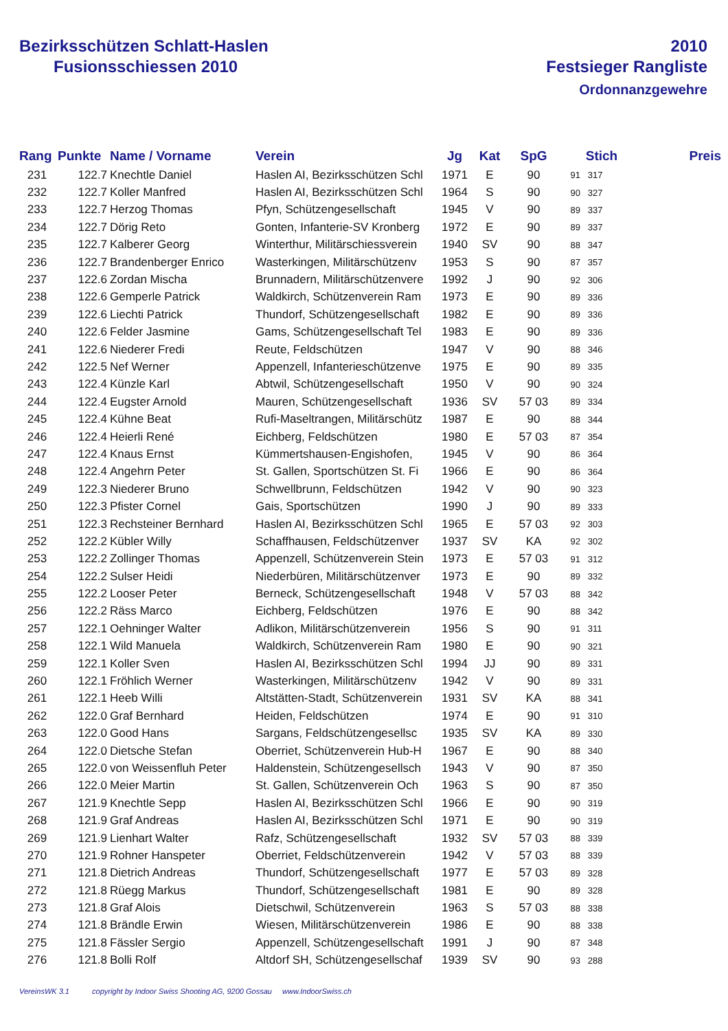Bezirksschützen Schlatt-Haslen
Fusionsschiessen 2010
2010
Festsieger Rangliste
Ordonnanzgewehre
| Rang | Punkte | Name / Vorname | Verein | Jg | Kat | SpG | Stich | Preis |
| --- | --- | --- | --- | --- | --- | --- | --- | --- |
| 231 | 122.7 | Knechtle Daniel | Haslen AI, Bezirksschützen Schl | 1971 | E | 90 | 91 317 | |
| 232 | 122.7 | Koller Manfred | Haslen AI, Bezirksschützen Schl | 1964 | S | 90 | 90 327 | |
| 233 | 122.7 | Herzog Thomas | Pfyn, Schützengesellschaft | 1945 | V | 90 | 89 337 | |
| 234 | 122.7 | Dörig Reto | Gonten, Infanterie-SV Kronberg | 1972 | E | 90 | 89 337 | |
| 235 | 122.7 | Kalberer Georg | Winterthur, Militärschiessverein | 1940 | SV | 90 | 88 347 | |
| 236 | 122.7 | Brandenberger Enrico | Wasterkingen, Militärschützenv | 1953 | S | 90 | 87 357 | |
| 237 | 122.6 | Zordan Mischa | Brunnadern, Militärschützenvere | 1992 | J | 90 | 92 306 | |
| 238 | 122.6 | Gemperle Patrick | Waldkirch, Schützenverein Ram | 1973 | E | 90 | 89 336 | |
| 239 | 122.6 | Liechti Patrick | Thundorf, Schützengesellschaft | 1982 | E | 90 | 89 336 | |
| 240 | 122.6 | Felder Jasmine | Gams, Schützengesellschaft Tel | 1983 | E | 90 | 89 336 | |
| 241 | 122.6 | Niederer Fredi | Reute, Feldschützen | 1947 | V | 90 | 88 346 | |
| 242 | 122.5 | Nef Werner | Appenzell, Infanterieschützenve | 1975 | E | 90 | 89 335 | |
| 243 | 122.4 | Künzle Karl | Abtwil, Schützengesellschaft | 1950 | V | 90 | 90 324 | |
| 244 | 122.4 | Eugster Arnold | Mauren, Schützengesellschaft | 1936 | SV | 57 03 | 89 334 | |
| 245 | 122.4 | Kühne Beat | Rufi-Maseltrangen, Militärschütz | 1987 | E | 90 | 88 344 | |
| 246 | 122.4 | Heierli René | Eichberg, Feldschützen | 1980 | E | 57 03 | 87 354 | |
| 247 | 122.4 | Knaus Ernst | Kümmertshausen-Engishofen, | 1945 | V | 90 | 86 364 | |
| 248 | 122.4 | Angehrn Peter | St. Gallen, Sportschützen St. Fi | 1966 | E | 90 | 86 364 | |
| 249 | 122.3 | Niederer Bruno | Schwellbrunn, Feldschützen | 1942 | V | 90 | 90 323 | |
| 250 | 122.3 | Pfister Cornel | Gais, Sportschützen | 1990 | J | 90 | 89 333 | |
| 251 | 122.3 | Rechsteiner Bernhard | Haslen AI, Bezirksschützen Schl | 1965 | E | 57 03 | 92 303 | |
| 252 | 122.2 | Kübler Willy | Schaffhausen, Feldschützenver | 1937 | SV | KA | 92 302 | |
| 253 | 122.2 | Zollinger Thomas | Appenzell, Schützenverein Stein | 1973 | E | 57 03 | 91 312 | |
| 254 | 122.2 | Sulser Heidi | Niederbüren, Militärschützenver | 1973 | E | 90 | 89 332 | |
| 255 | 122.2 | Looser Peter | Berneck, Schützengesellschaft | 1948 | V | 57 03 | 88 342 | |
| 256 | 122.2 | Räss Marco | Eichberg, Feldschützen | 1976 | E | 90 | 88 342 | |
| 257 | 122.1 | Oehninger Walter | Adlikon, Militärschützenverein | 1956 | S | 90 | 91 311 | |
| 258 | 122.1 | Wild Manuela | Waldkirch, Schützenverein Ram | 1980 | E | 90 | 90 321 | |
| 259 | 122.1 | Koller Sven | Haslen AI, Bezirksschützen Schl | 1994 | JJ | 90 | 89 331 | |
| 260 | 122.1 | Fröhlich Werner | Wasterkingen, Militärschützenv | 1942 | V | 90 | 89 331 | |
| 261 | 122.1 | Heeb Willi | Altstätten-Stadt, Schützenverein | 1931 | SV | KA | 88 341 | |
| 262 | 122.0 | Graf Bernhard | Heiden, Feldschützen | 1974 | E | 90 | 91 310 | |
| 263 | 122.0 | Good Hans | Sargans, Feldschützengesellsc | 1935 | SV | KA | 89 330 | |
| 264 | 122.0 | Dietsche Stefan | Oberriet, Schützenverein Hub-H | 1967 | E | 90 | 88 340 | |
| 265 | 122.0 | von Weissenfluh Peter | Haldenstein, Schützengesellsch | 1943 | V | 90 | 87 350 | |
| 266 | 122.0 | Meier Martin | St. Gallen, Schützenverein Och | 1963 | S | 90 | 87 350 | |
| 267 | 121.9 | Knechtle Sepp | Haslen AI, Bezirksschützen Schl | 1966 | E | 90 | 90 319 | |
| 268 | 121.9 | Graf Andreas | Haslen AI, Bezirksschützen Schl | 1971 | E | 90 | 90 319 | |
| 269 | 121.9 | Lienhart Walter | Rafz, Schützengesellschaft | 1932 | SV | 57 03 | 88 339 | |
| 270 | 121.9 | Rohner Hanspeter | Oberriet, Feldschützenverein | 1942 | V | 57 03 | 88 339 | |
| 271 | 121.8 | Dietrich Andreas | Thundorf, Schützengesellschaft | 1977 | E | 57 03 | 89 328 | |
| 272 | 121.8 | Rüegg Markus | Thundorf, Schützengesellschaft | 1981 | E | 90 | 89 328 | |
| 273 | 121.8 | Graf Alois | Dietschwil, Schützenverein | 1963 | S | 57 03 | 88 338 | |
| 274 | 121.8 | Brändle Erwin | Wiesen, Militärschützenverein | 1986 | E | 90 | 88 338 | |
| 275 | 121.8 | Fässler Sergio | Appenzell, Schützengesellschaft | 1991 | J | 90 | 87 348 | |
| 276 | 121.8 | Bolli Rolf | Altdorf SH, Schützengesellschaf | 1939 | SV | 90 | 93 288 | |
VereinsWK 3.1 copyright by Indoor Swiss Shooting AG, 9200 Gossau www.IndoorSwiss.ch